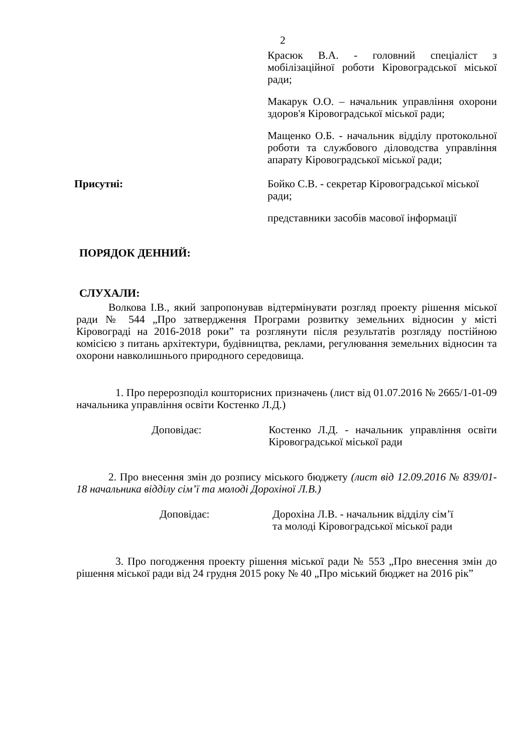2
Красюк В.А. - головний спеціаліст з мобілізаційної роботи Кіровоградської міської ради;
Макарук О.О. – начальник управління охорони здоров'я Кіровоградської міської ради;
Мащенко О.Б. - начальник відділу протокольної роботи та службового діловодства управління апарату Кіровоградської міської ради;
Присутні: Бойко С.В. - секретар Кіровоградської міської ради;
представники засобів масової інформації
ПОРЯДОК ДЕННИЙ:
СЛУХАЛИ:
Волкова І.В., який запропонував відтермінувати розгляд проекту рішення міської ради № 544 „Про затвердження Програми розвитку земельних відносин у місті Кіровограді на 2016-2018 роки” та розглянути після результатів розгляду постійною комісією з питань архітектури, будівництва, реклами, регулювання земельних відносин та охорони навколишнього природного середовища.
1. Про перерозподіл кошторисних призначень (лист від 01.07.2016 № 2665/1-01-09 начальника управління освіти Костенко Л.Д.)
Доповідає: Костенко Л.Д. - начальник управління освіти Кіровоградської міської ради
2. Про внесення змін до розпису міського бюджету (лист від 12.09.2016 № 839/01-18 начальника відділу сім’ї та молоді Дорохіної Л.В.)
Доповідає: Дорохіна Л.В. - начальник відділу сім’ї
та молоді Кіровоградської міської ради
3. Про погодження проекту рішення міської ради № 553 „Про внесення змін до рішення міської ради від 24 грудня 2015 року № 40 „Про міський бюджет на 2016 рік”